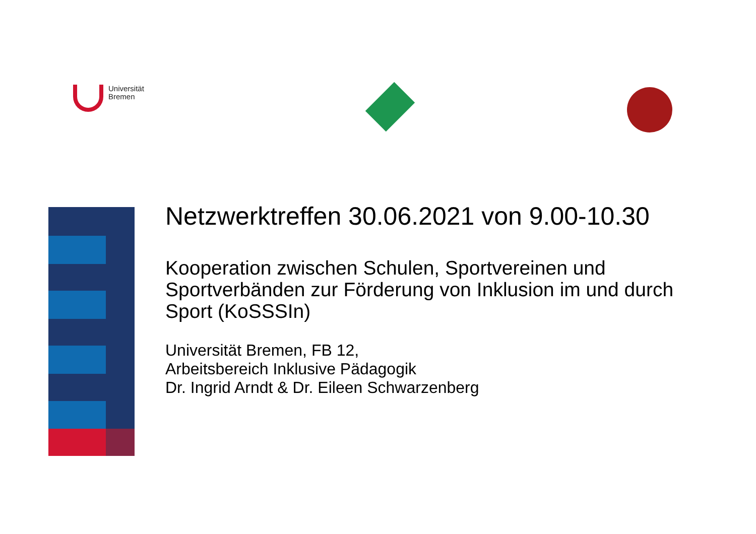Universität
Bremen
Netzwerktreffen 30.06.2021 von 9.00-10.30
Kooperation zwischen Schulen, Sportvereinen und Sportverbänden zur Förderung von Inklusion im und durch Sport (KoSSSIn)
Universität Bremen, FB 12,
Arbeitsbereich Inklusive Pädagogik
Dr. Ingrid Arndt & Dr. Eileen Schwarzenberg